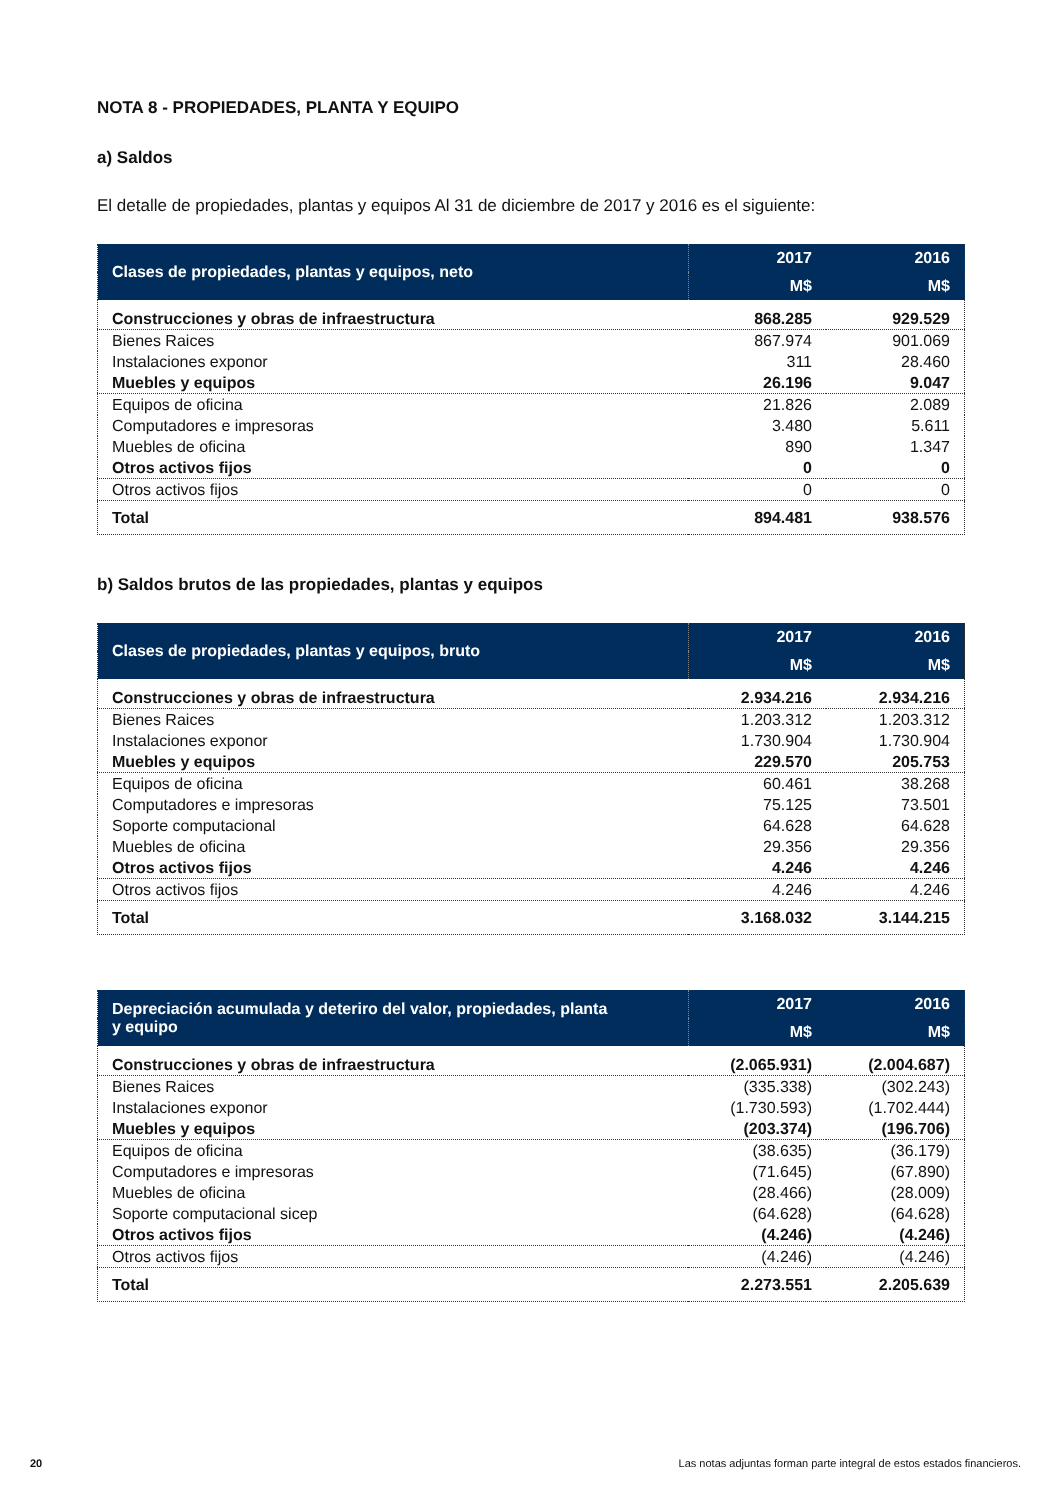NOTA 8 - PROPIEDADES, PLANTA Y EQUIPO
a) Saldos
El detalle de propiedades, plantas y equipos Al 31 de diciembre de 2017 y 2016 es el siguiente:
| Clases de propiedades, plantas y equipos, neto | 2017 | 2016 |
| --- | --- | --- |
| | M$ | M$ |
| Construcciones y obras de infraestructura | 868.285 | 929.529 |
| Bienes Raices | 867.974 | 901.069 |
| Instalaciones exponor | 311 | 28.460 |
| Muebles y equipos | 26.196 | 9.047 |
| Equipos de oficina | 21.826 | 2.089 |
| Computadores e impresoras | 3.480 | 5.611 |
| Muebles de oficina | 890 | 1.347 |
| Otros activos fijos | 0 | 0 |
| Otros activos fijos | 0 | 0 |
| Total | 894.481 | 938.576 |
b) Saldos brutos de las propiedades, plantas y equipos
| Clases de propiedades, plantas y equipos, bruto | 2017 | 2016 |
| --- | --- | --- |
| | M$ | M$ |
| Construcciones y obras de infraestructura | 2.934.216 | 2.934.216 |
| Bienes Raices | 1.203.312 | 1.203.312 |
| Instalaciones exponor | 1.730.904 | 1.730.904 |
| Muebles y equipos | 229.570 | 205.753 |
| Equipos de oficina | 60.461 | 38.268 |
| Computadores e impresoras | 75.125 | 73.501 |
| Soporte computacional | 64.628 | 64.628 |
| Muebles de oficina | 29.356 | 29.356 |
| Otros activos fijos | 4.246 | 4.246 |
| Otros activos fijos | 4.246 | 4.246 |
| Total | 3.168.032 | 3.144.215 |
| Depreciación acumulada y deteriro del valor, propiedades, planta y equipo | 2017 | 2016 |
| --- | --- | --- |
| | M$ | M$ |
| Construcciones y obras de infraestructura | (2.065.931) | (2.004.687) |
| Bienes Raices | (335.338) | (302.243) |
| Instalaciones exponor | (1.730.593) | (1.702.444) |
| Muebles y equipos | (203.374) | (196.706) |
| Equipos de oficina | (38.635) | (36.179) |
| Computadores e impresoras | (71.645) | (67.890) |
| Muebles de oficina | (28.466) | (28.009) |
| Soporte computacional sicep | (64.628) | (64.628) |
| Otros activos fijos | (4.246) | (4.246) |
| Otros activos fijos | (4.246) | (4.246) |
| Total | 2.273.551 | 2.205.639 |
20 Las notas adjuntas forman parte integral de estos estados financieros.